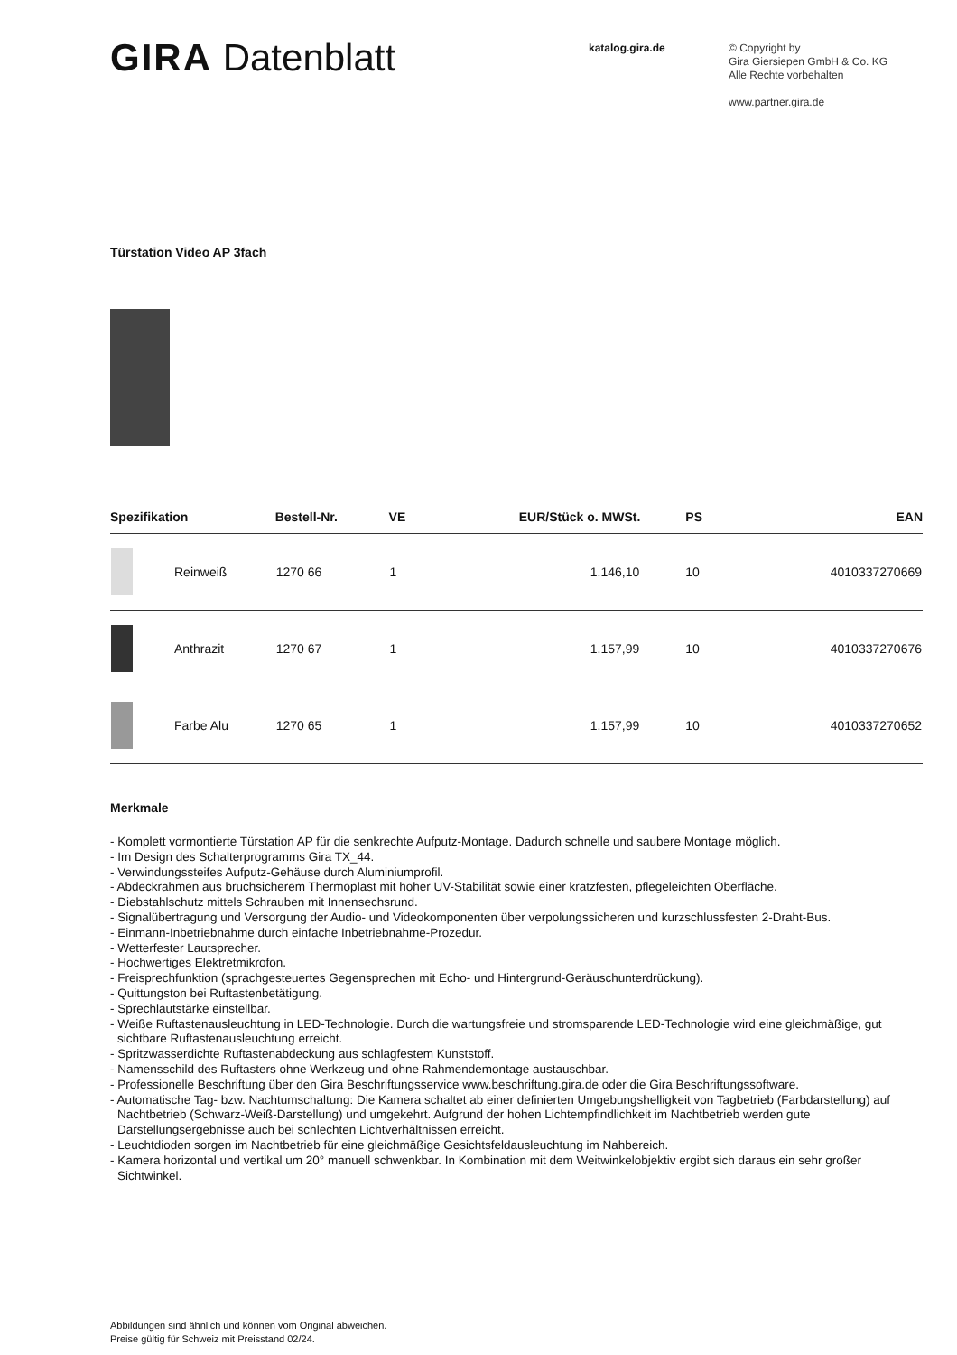GIRA Datenblatt
katalog.gira.de
© Copyright by
Gira Giersiepen GmbH & Co. KG
Alle Rechte vorbehalten
www.partner.gira.de
Türstation Video AP 3fach
| Spezifikation | | Bestell-Nr. | VE | EUR/Stück o. MWSt. | PS | EAN |
| --- | --- | --- | --- | --- | --- | --- |
| | Reinweiß | 1270 66 | 1 | 1.146,10 | 10 | 4010337270669 |
| | Anthrazit | 1270 67 | 1 | 1.157,99 | 10 | 4010337270676 |
| | Farbe Alu | 1270 65 | 1 | 1.157,99 | 10 | 4010337270652 |
Merkmale
- Komplett vormontierte Türstation AP für die senkrechte Aufputz-Montage. Dadurch schnelle und saubere Montage möglich.
- Im Design des Schalterprogramms Gira TX_44.
- Verwindungssteifes Aufputz-Gehäuse durch Aluminiumprofil.
- Abdeckrahmen aus bruchsicherem Thermoplast mit hoher UV-Stabilität sowie einer kratzfesten, pflegeleichten Oberfläche.
- Diebstahlschutz mittels Schrauben mit Innensechsrund.
- Signalübertragung und Versorgung der Audio- und Videokomponenten über verpolungssicheren und kurzschlussfesten 2-Draht-Bus.
- Einmann-Inbetriebnahme durch einfache Inbetriebnahme-Prozedur.
- Wetterfester Lautsprecher.
- Hochwertiges Elektretmikrofon.
- Freisprechfunktion (sprachgesteuertes Gegensprechen mit Echo- und Hintergrund-Geräuschunterdrückung).
- Quittungston bei Ruftastenbetätigung.
- Sprechlautstärke einstellbar.
- Weiße Ruftastenausleuchtung in LED-Technologie. Durch die wartungsfreie und stromsparende LED-Technologie wird eine gleichmäßige, gut sichtbare Ruftastenausleuchtung erreicht.
- Spritzwasserdichte Ruftastenabdeckung aus schlagfestem Kunststoff.
- Namensschild des Ruftasters ohne Werkzeug und ohne Rahmendemontage austauschbar.
- Professionelle Beschriftung über den Gira Beschriftungsservice www.beschriftung.gira.de oder die Gira Beschriftungssoftware.
- Automatische Tag- bzw. Nachtumschaltung: Die Kamera schaltet ab einer definierten Umgebungshelligkeit von Tagbetrieb (Farbdarstellung) auf Nachtbetrieb (Schwarz-Weiß-Darstellung) und umgekehrt. Aufgrund der hohen Lichtempfindlichkeit im Nachtbetrieb werden gute Darstellungsergebnisse auch bei schlechten Lichtverhältnissen erreicht.
- Leuchtdioden sorgen im Nachtbetrieb für eine gleichmäßige Gesichtsfeldausleuchtung im Nahbereich.
- Kamera horizontal und vertikal um 20° manuell schwenkbar. In Kombination mit dem Weitwinkelobjektiv ergibt sich daraus ein sehr großer Sichtwinkel.
Abbildungen sind ähnlich und können vom Original abweichen.
Preise gültig für Schweiz mit Preisstand 02/24.